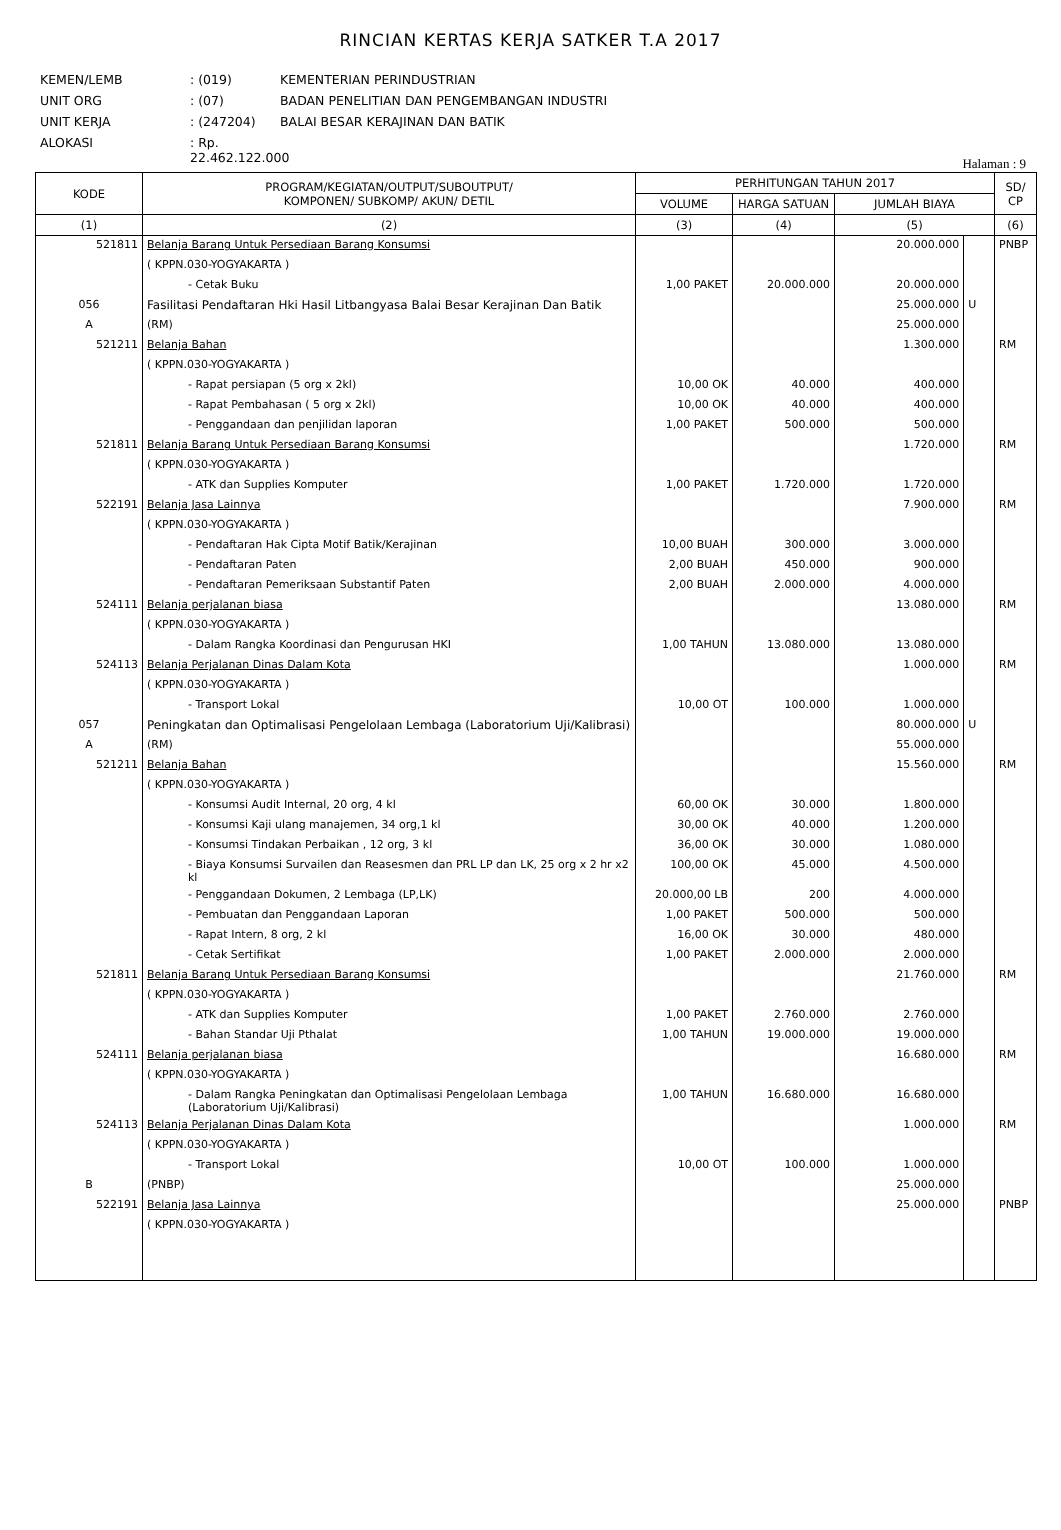RINCIAN KERTAS KERJA SATKER T.A 2017
KEMEN/LEMB: (019) KEMENTERIAN PERINDUSTRIAN
UNIT ORG: (07) BADAN PENELITIAN DAN PENGEMBANGAN INDUSTRI
UNIT KERJA: (247204) BALAI BESAR KERAJINAN DAN BATIK
ALOKASI: Rp. 22.462.122.000
Halaman : 9
| KODE | PROGRAM/KEGIATAN/OUTPUT/SUBOUTPUT/ KOMPONEN/ SUBKOMP/ AKUN/ DETIL | PERHITUNGAN TAHUN 2017 | | | | SD/ CP |
| --- | --- | --- | --- | --- | --- | --- |
| | | VOLUME | HARGA SATUAN | JUMLAH BIAYA | | |
| (1) | (2) | (3) | (4) | (5) | | (6) |
| 521811 | Belanja Barang Untuk Persediaan Barang Konsumsi | | | 20.000.000 | | PNBP |
| | ( KPPN.030-YOGYAKARTA ) | | | | | |
| | - Cetak Buku | 1,00 PAKET | 20.000.000 | 20.000.000 | | |
| 056 | Fasilitasi Pendaftaran Hki Hasil Litbangyasa Balai Besar Kerajinan Dan Batik | | | 25.000.000 | U | |
| A | (RM) | | | 25.000.000 | | |
| 521211 | Belanja Bahan | | | 1.300.000 | | RM |
| | ( KPPN.030-YOGYAKARTA ) | | | | | |
| | - Rapat persiapan (5 org x 2kl) | 10,00 OK | 40.000 | 400.000 | | |
| | - Rapat Pembahasan ( 5 org x 2kl) | 10,00 OK | 40.000 | 400.000 | | |
| | - Penggandaan dan penjilidan laporan | 1,00 PAKET | 500.000 | 500.000 | | |
| 521811 | Belanja Barang Untuk Persediaan Barang Konsumsi | | | 1.720.000 | | RM |
| | ( KPPN.030-YOGYAKARTA ) | | | | | |
| | - ATK dan Supplies Komputer | 1,00 PAKET | 1.720.000 | 1.720.000 | | |
| 522191 | Belanja Jasa Lainnya | | | 7.900.000 | | RM |
| | ( KPPN.030-YOGYAKARTA ) | | | | | |
| | - Pendaftaran Hak Cipta Motif Batik/Kerajinan | 10,00 BUAH | 300.000 | 3.000.000 | | |
| | - Pendaftaran Paten | 2,00 BUAH | 450.000 | 900.000 | | |
| | - Pendaftaran Pemeriksaan Substantif Paten | 2,00 BUAH | 2.000.000 | 4.000.000 | | |
| 524111 | Belanja perjalanan biasa | | | 13.080.000 | | RM |
| | ( KPPN.030-YOGYAKARTA ) | | | | | |
| | - Dalam Rangka Koordinasi dan Pengurusan HKI | 1,00 TAHUN | 13.080.000 | 13.080.000 | | |
| 524113 | Belanja Perjalanan Dinas Dalam Kota | | | 1.000.000 | | RM |
| | ( KPPN.030-YOGYAKARTA ) | | | | | |
| | - Transport Lokal | 10,00 OT | 100.000 | 1.000.000 | | |
| 057 | Peningkatan dan Optimalisasi Pengelolaan Lembaga (Laboratorium Uji/Kalibrasi) | | | 80.000.000 | U | |
| A | (RM) | | | 55.000.000 | | |
| 521211 | Belanja Bahan | | | 15.560.000 | | RM |
| | ( KPPN.030-YOGYAKARTA ) | | | | | |
| | - Konsumsi Audit Internal, 20 org, 4 kl | 60,00 OK | 30.000 | 1.800.000 | | |
| | - Konsumsi Kaji ulang manajemen, 34 org,1 kl | 30,00 OK | 40.000 | 1.200.000 | | |
| | - Konsumsi Tindakan Perbaikan , 12 org, 3 kl | 36,00 OK | 30.000 | 1.080.000 | | |
| | - Biaya Konsumsi Survailen dan Reasesmen dan PRL LP dan LK, 25 org x 2 hr x2 kl | 100,00 OK | 45.000 | 4.500.000 | | |
| | - Penggandaan Dokumen, 2 Lembaga (LP,LK) | 20.000,00 LB | 200 | 4.000.000 | | |
| | - Pembuatan dan Penggandaan Laporan | 1,00 PAKET | 500.000 | 500.000 | | |
| | - Rapat Intern, 8 org, 2 kl | 16,00 OK | 30.000 | 480.000 | | |
| | - Cetak Sertifikat | 1,00 PAKET | 2.000.000 | 2.000.000 | | |
| 521811 | Belanja Barang Untuk Persediaan Barang Konsumsi | | | 21.760.000 | | RM |
| | ( KPPN.030-YOGYAKARTA ) | | | | | |
| | - ATK dan Supplies Komputer | 1,00 PAKET | 2.760.000 | 2.760.000 | | |
| | - Bahan Standar Uji Pthalat | 1,00 TAHUN | 19.000.000 | 19.000.000 | | |
| 524111 | Belanja perjalanan biasa | | | 16.680.000 | | RM |
| | ( KPPN.030-YOGYAKARTA ) | | | | | |
| | - Dalam Rangka Peningkatan dan Optimalisasi Pengelolaan Lembaga (Laboratorium Uji/Kalibrasi) | 1,00 TAHUN | 16.680.000 | 16.680.000 | | |
| 524113 | Belanja Perjalanan Dinas Dalam Kota | | | 1.000.000 | | RM |
| | ( KPPN.030-YOGYAKARTA ) | | | | | |
| | - Transport Lokal | 10,00 OT | 100.000 | 1.000.000 | | |
| B | (PNBP) | | | 25.000.000 | | |
| 522191 | Belanja Jasa Lainnya | | | 25.000.000 | | PNBP |
| | ( KPPN.030-YOGYAKARTA ) | | | | | |